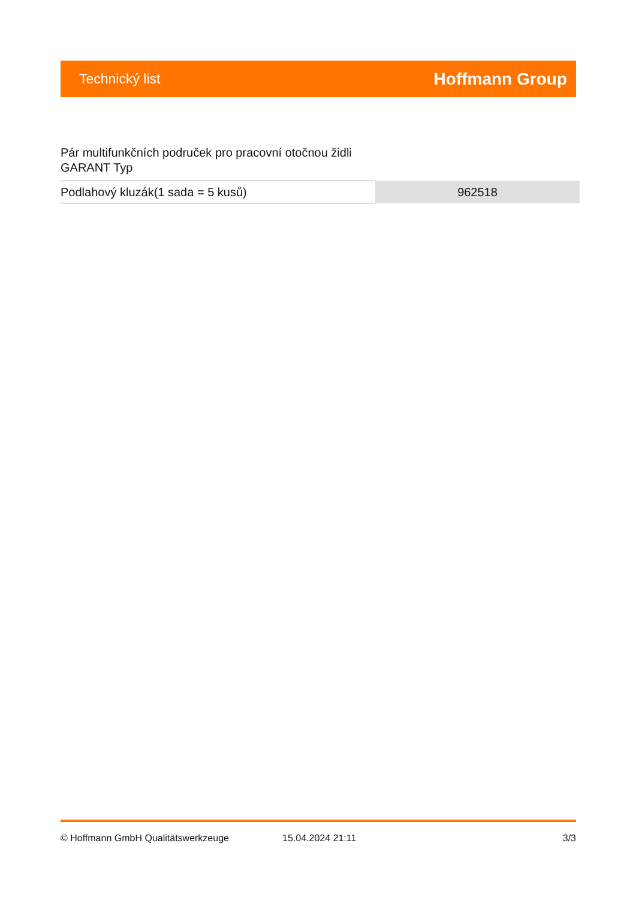Technický list Hoffmann Group
Pár multifunkčních područek pro pracovní otočnou židli
GARANT Typ
| Podlahový kluzák(1 sada = 5 kusů) | 962518 |
© Hoffmann GmbH Qualitätswerkzeuge 15.04.2024 21:11 3/3